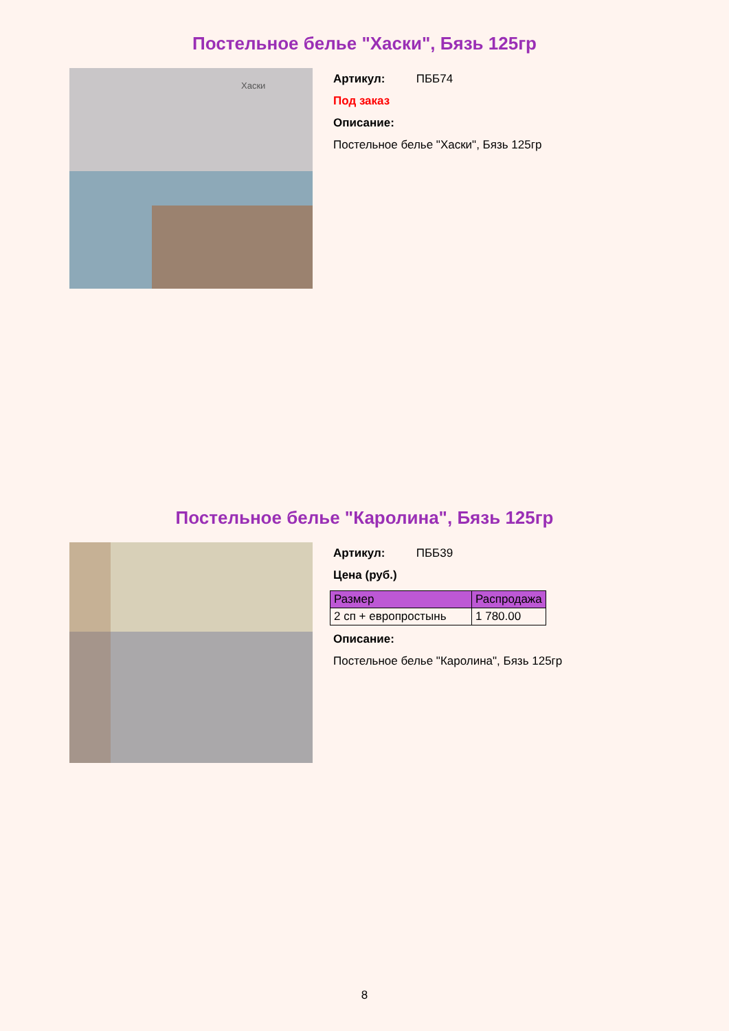Постельное белье "Хаски", Бязь 125гр
Хаски
Артикул: ПББ74
Под заказ
Описание:
Постельное белье "Хаски", Бязь 125гр
Постельное белье "Каролина", Бязь 125гр
Артикул: ПББ39
Цена (руб.)
| Размер | Распродажа |
| --- | --- |
| 2 сп + европростынь | 1 780.00 |
Описание:
Постельное белье "Каролина", Бязь 125гр
8